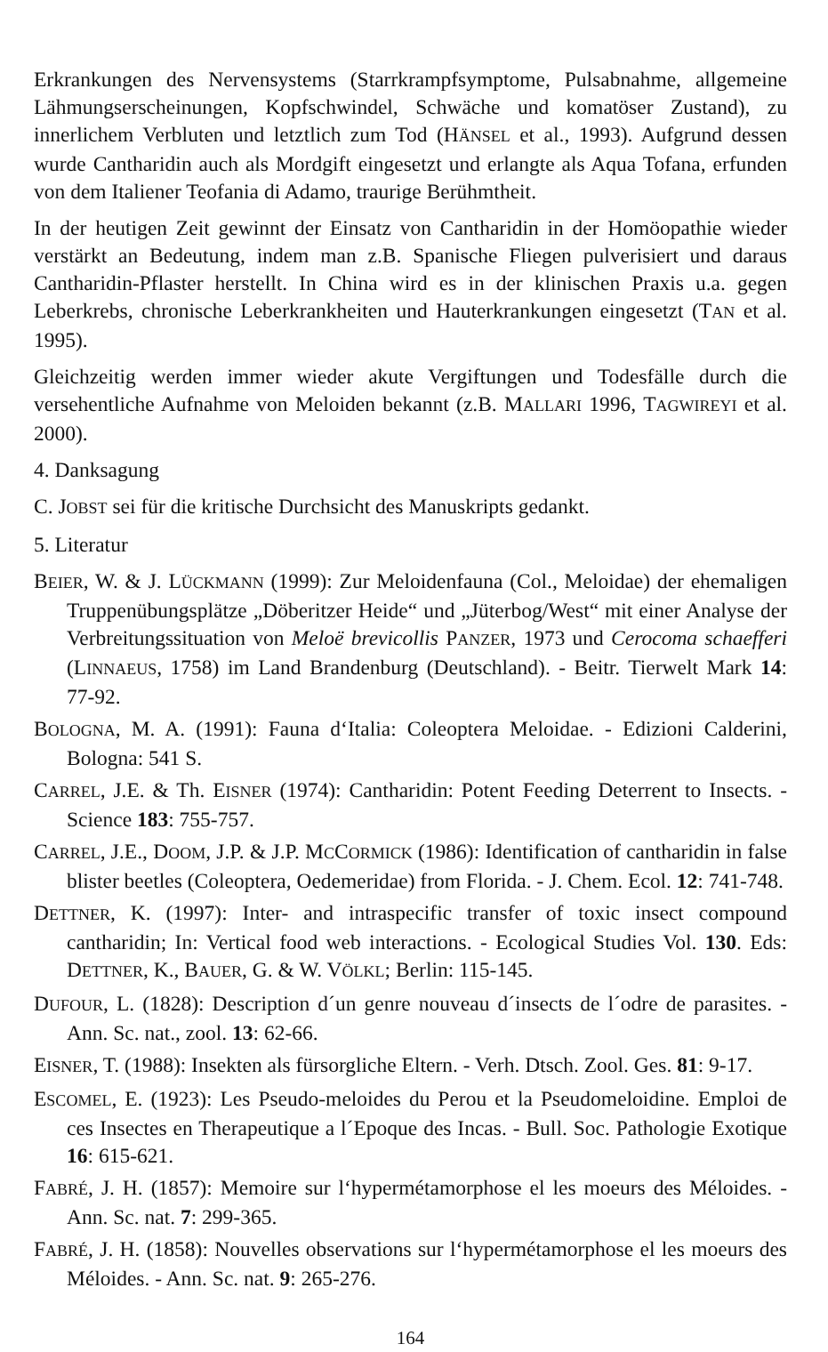Erkrankungen des Nervensystems (Starrkrampfsymptome, Pulsabnahme, allgemeine Lähmungserscheinungen, Kopfschwindel, Schwäche und komatöser Zustand), zu innerlichem Verbluten und letztlich zum Tod (HÄNSEL et al., 1993). Aufgrund dessen wurde Cantharidin auch als Mordgift eingesetzt und erlangte als Aqua Tofana, erfunden von dem Italiener Teofania di Adamo, traurige Berühmtheit.
In der heutigen Zeit gewinnt der Einsatz von Cantharidin in der Homöopathie wieder verstärkt an Bedeutung, indem man z.B. Spanische Fliegen pulverisiert und daraus Cantharidin-Pflaster herstellt. In China wird es in der klinischen Praxis u.a. gegen Leberkrebs, chronische Leberkrankheiten und Hauterkrankungen eingesetzt (TAN et al. 1995).
Gleichzeitig werden immer wieder akute Vergiftungen und Todesfälle durch die versehentliche Aufnahme von Meloiden bekannt (z.B. MALLARI 1996, TAGWIREYI et al. 2000).
4. Danksagung
C. JOBST sei für die kritische Durchsicht des Manuskripts gedankt.
5. Literatur
BEIER, W. & J. LÜCKMANN (1999): Zur Meloidenfauna (Col., Meloidae) der ehemaligen Truppenübungsplätze „Döberitzer Heide“ und „Jüterbog/West“ mit einer Analyse der Verbreitungssituation von Meloë brevicollis PANZER, 1973 und Cerocoma schaefferi (LINNAEUS, 1758) im Land Brandenburg (Deutschland). - Beitr. Tierwelt Mark 14: 77-92.
BOLOGNA, M. A. (1991): Fauna d‘Italia: Coleoptera Meloidae. - Edizioni Calderini, Bologna: 541 S.
CARREL, J.E. & Th. EISNER (1974): Cantharidin: Potent Feeding Deterrent to Insects. - Science 183: 755-757.
CARREL, J.E., DOOM, J.P. & J.P. MCCORMICK (1986): Identification of cantharidin in false blister beetles (Coleoptera, Oedemeridae) from Florida. - J. Chem. Ecol. 12: 741-748.
DETTNER, K. (1997): Inter- and intraspecific transfer of toxic insect compound cantharidin; In: Vertical food web interactions. - Ecological Studies Vol. 130. Eds: DETTNER, K., BAUER, G. & W. VÖLKL; Berlin: 115-145.
DUFOUR, L. (1828): Description d´un genre nouveau d´insects de l´odre de parasites. - Ann. Sc. nat., zool. 13: 62-66.
EISNER, T. (1988): Insekten als fürsorgliche Eltern. - Verh. Dtsch. Zool. Ges. 81: 9-17.
ESCOMEL, E. (1923): Les Pseudo-meloides du Perou et la Pseudomeloidine. Emploi de ces Insectes en Therapeutique a l´Epoque des Incas. - Bull. Soc. Pathologie Exotique 16: 615-621.
FABRÉ, J. H. (1857): Memoire sur l‘hypermétamorphose el les moeurs des Méloides. - Ann. Sc. nat. 7: 299-365.
FABRÉ, J. H. (1858): Nouvelles observations sur l‘hypermétamorphose el les moeurs des Méloides. - Ann. Sc. nat. 9: 265-276.
164